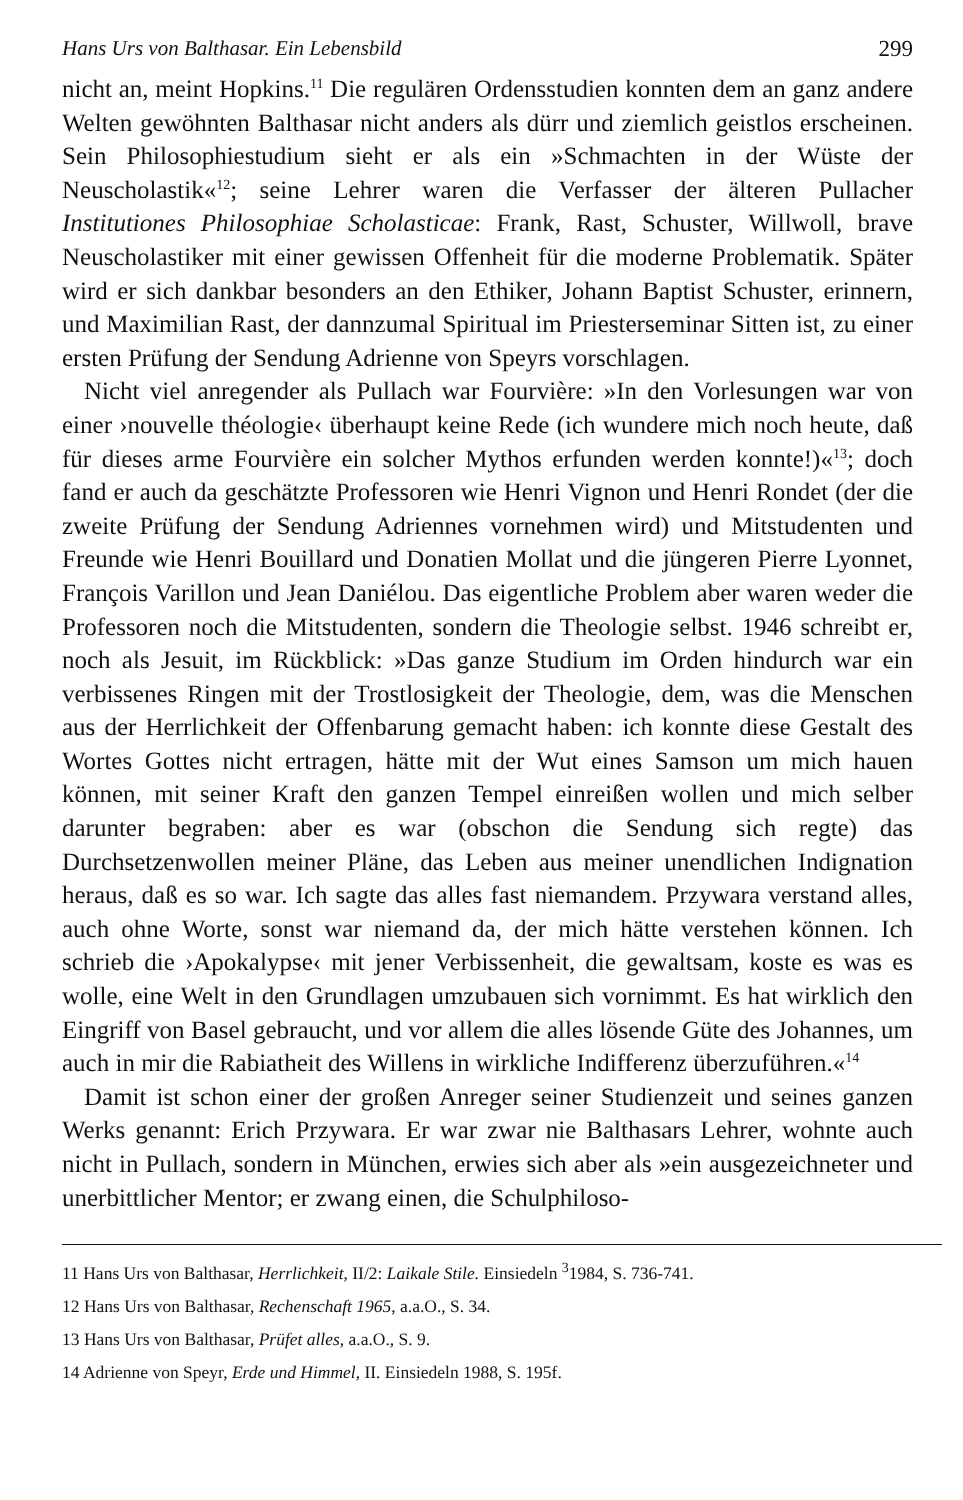Hans Urs von Balthasar. Ein Lebensbild 299
nicht an, meint Hopkins.<sup>11</sup> Die regulären Ordensstudien konnten dem an ganz andere Welten gewöhnten Balthasar nicht anders als dürr und ziemlich geistlos erscheinen. Sein Philosophiestudium sieht er als ein »Schmachten in der Wüste der Neuscholastik«<sup>12</sup>; seine Lehrer waren die Verfasser der älteren Pullacher Institutiones Philosophiae Scholasticae: Frank, Rast, Schuster, Willwoll, brave Neuscholastiker mit einer gewissen Offenheit für die moderne Problematik. Später wird er sich dankbar besonders an den Ethiker, Johann Baptist Schuster, erinnern, und Maximilian Rast, der dannzumal Spiritual im Priesterseminar Sitten ist, zu einer ersten Prüfung der Sendung Adrienne von Speyrs vorschlagen.
Nicht viel anregender als Pullach war Fourvière: »In den Vorlesungen war von einer ›nouvelle théologie‹ überhaupt keine Rede (ich wundere mich noch heute, daß für dieses arme Fourvière ein solcher Mythos erfunden werden konnte!)«<sup>13</sup>; doch fand er auch da geschätzte Professoren wie Henri Vignon und Henri Rondet (der die zweite Prüfung der Sendung Adriennes vornehmen wird) und Mitstudenten und Freunde wie Henri Bouillard und Donatien Mollat und die jüngeren Pierre Lyonnet, François Varillon und Jean Daniélou. Das eigentliche Problem aber waren weder die Professoren noch die Mitstudenten, sondern die Theologie selbst. 1946 schreibt er, noch als Jesuit, im Rückblick: »Das ganze Studium im Orden hindurch war ein verbissenes Ringen mit der Trostlosigkeit der Theologie, dem, was die Menschen aus der Herrlichkeit der Offenbarung gemacht haben: ich konnte diese Gestalt des Wortes Gottes nicht ertragen, hätte mit der Wut eines Samson um mich hauen können, mit seiner Kraft den ganzen Tempel einreißen wollen und mich selber darunter begraben: aber es war (obschon die Sendung sich regte) das Durchsetzenwollen meiner Pläne, das Leben aus meiner unendlichen Indignation heraus, daß es so war. Ich sagte das alles fast niemandem. Przywara verstand alles, auch ohne Worte, sonst war niemand da, der mich hätte verstehen können. Ich schrieb die ›Apokalypse‹ mit jener Verbissenheit, die gewaltsam, koste es was es wolle, eine Welt in den Grundlagen umzubauen sich vornimmt. Es hat wirklich den Eingriff von Basel gebraucht, und vor allem die alles lösende Güte des Johannes, um auch in mir die Rabiatheit des Willens in wirkliche Indifferenz überzuführen.«<sup>14</sup>
Damit ist schon einer der großen Anreger seiner Studienzeit und seines ganzen Werks genannt: Erich Przywara. Er war zwar nie Balthasars Lehrer, wohnte auch nicht in Pullach, sondern in München, erwies sich aber als »ein ausgezeichneter und unerbittlicher Mentor; er zwang einen, die Schulphiloso-
11 Hans Urs von Balthasar, Herrlichkeit, II/2: Laikale Stile. Einsiedeln <sup>3</sup>1984, S. 736-741.
12 Hans Urs von Balthasar, Rechenschaft 1965, a.a.O., S. 34.
13 Hans Urs von Balthasar, Prüfet alles, a.a.O., S. 9.
14 Adrienne von Speyr, Erde und Himmel, II. Einsiedeln 1988, S. 195f.